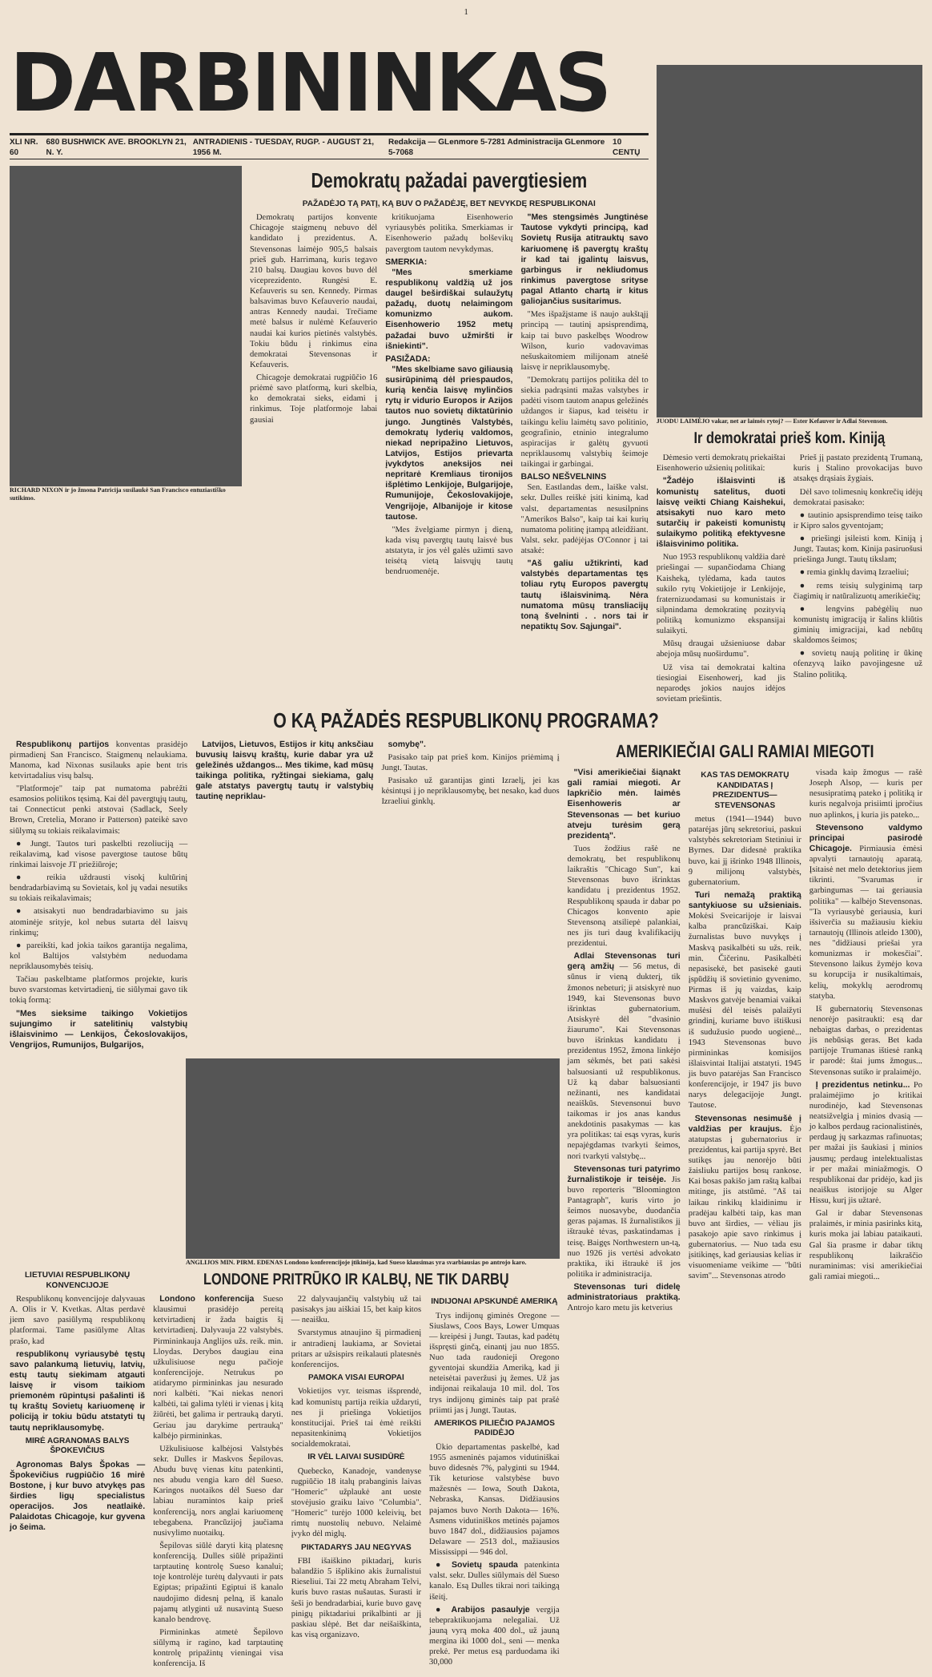1
DARBININKAS
XLI NR. 60 680 BUSHWICK AVE. BROOKLYN 21, N. Y. ANTRADIENIS - TUESDAY, RUGP. - AUGUST 21, 1956 M. Redakcija — GLenmore 5-7281 Administracija GLenmore 5-7068 10 CENTŲ
RICHARD NIXON ir jo žmona Patricija susilaukė San Francisco entuziastiško sutikimo.
Demokratų pažadai pavergtiesiem
PAŽADĖJO TĄ PATĮ, KĄ BUV O PAŽADĖJĘ, BET NEVYKDĘ RESPUBLIKONAI
Demokratų partijos konvente Chicagoje staigmenų nebuvo dėl kandidato į prezidentus. A. Stevensonas laimėjo 905,5 balsais prieš gub. Harrimaną, kuris tegavo 210 balsų. Daugiau kovos buvo dėl viceprezidento. Rungėsi E. Kefauveris su sen. Kennedy. Pirmas balsavimas buvo Kefauverio naudai, antras Kennedy naudai. Trečiame metė balsus ir nulėmė Kefauverio naudai kai kurios pietinės valstybės. Tokiu būdu į rinkimus eina demokratai Stevensonas ir Kefauveris.
Chicagoje demokratai rugpiūčio 16 priėmė savo platformą, kuri skelbia, ko demokratai sieks, eidami į rinkimus. Toje platformoje labai gausiai
kritikuojama Eisenhowerio vyriausybės politika. Smerkiamas ir Eisenhowerio pažadų bolševikų pavergtom tautom nevykdymas.
SMERKIA:
"Mes smerkiame respublikonų valdžią už jos daugel beširdiškai sulaužytų pažadų, duotų nelaimingom komunizmo aukom. Eisenhowerio 1952 metų pažadai buvo užmiršti ir išniekinti".
PASIŽADA:
"Mes skelbiame savo giliausią susirūpinimą dėl priespaudos, kurią kenčia laisvę mylinčios rytų ir vidurio Europos ir Azijos tautos nuo sovietų diktatūrinio jungo. Jungtinės Valstybės, demokratų lyderių valdomos, niekad nepripažino Lietuvos, Latvijos, Estijos prievarta įvykdytos aneksijos nei nepritarė Kremliaus tironijos išplėtimo Lenkijoje, Bulgarijoje, Rumunijoje, Čekoslovakijoje, Vengrijoje, Albanijoje ir kitose tautose.
"Mes žvelgiame pirmyn į dieną, kada visų pavergtų tautų laisvė bus atstatyta, ir jos vėl galės užimti savo teisėtą vietą laisvųjų tautų bendruomenėje.
"Mes stengsimės Jungtinėse Tautose vykdyti principą, kad Sovietų Rusija atitrauktų savo kariuomenę iš pavergtų kraštų ir kad tai įgalintų laisvus, garbingus ir nekliudomus rinkimus pavergtose srityse pagal Atlanto chartą ir kitus galiojančius susitarimus.
"Mes išpažįstame iš naujo aukštąjį principą — tautinį apsisprendimą, kaip tai buvo paskelbęs Woodrow Wilson, kurio vadovavimas nešuskaitomiem milijonam atnešė laisvę ir nepriklausomybę.
"Demokratų partijos politika dėl to siekia padrąsinti mažas valstybes ir padėti visom tautom anapus geležinės uždangos ir šiapus, kad teisėtu ir taikingu keliu laimėtų savo politinio, geografinio, etninio integralumo aspiracijas ir galėtų gyvuoti nepriklausomų valstybių šeimoje taikingai ir garbingai.
BALSO NEŠVELNINS
Sen. Eastlandas dem., laiške valst. sekr. Dulles reiškė įsiti kinimą, kad valst. departamentas nesusilpnins "Amerikos Balso", kaip tai kai kurių numatoma politinę įtampą atleidžiant. Valst. sekr. padėjėjas O'Connor į tai atsakė:
"Aš galiu užtikrinti, kad valstybės departamentas tęs toliau rytų Europos pavergtų tautų išlaisvinimą. Nėra numatoma mūsų transliacijų toną švelninti . . nors tai ir nepatiktų Sov. Sąjungai".
JUODU LAIMĖJO vakar, net ar laimės rytoj? — Ester Kefauver ir Adlai Stevenson.
Ir demokratai prieš kom. Kiniją
Dėmesio verti demokratų priekaištai Eisenhowerio užsienių politikai:
"Žadėjo išlaisvinti iš komunistų satelitus, duoti laisvę veikti Chiang Kaishekui, atsisakyti nuo karo meto sutarčių ir pakeisti komunistų sulaikymo politiką efektyvesne išlaisvinimo politika.
Nuo 1953 respublikonų valdžia darė priešingai — supančiodama Chiang Kaisheką, tylėdama, kada tautos sukilo rytų Vokietijoje ir Lenkijoje, fraternizuodamasi su komunistais ir silpnindama demokratinę pozityvią politiką komunizmo ekspansijai sulaikyti.
Mūsų draugai užsieniuose dabar abejoja mūsų nuoširdumu".
Už visa tai demokratai kaltina tiesiogiai Eisenhowerį, kad jis neparodęs jokios naujos idėjos sovietam priešintis.
Prieš jį pastato prezidentą Trumaną, kuris į Stalino provokacijas buvo atsakęs drąsiais žygiais.
Dėl savo tolimesnių konkrečių idėjų demokratai pasisako:
● tautinio apsisprendimo teisę taiko ir Kipro salos gyventojam;
● priešingi įsileisti kom. Kiniją į Jungt. Tautas; kom. Kinija pasiruošusi priešinga Jungt. Tautų tikslam;
● remia ginklų davimą Izraeliui;
● rems teisių sulyginimą tarp čiagimių ir natūralizuotų amerikiečių;
● lengvins pabėgėlių nuo komunistų imigraciją ir šalins kliūtis giminių imigracijai, kad nebūtų skaldomos šeimos;
● sovietų naują politinę ir ūkinę ofenzyvą laiko pavojingesne už Stalino politiką.
O KĄ PAŽADĖS RESPUBLIKONŲ PROGRAMA?
Respublikonų partijos konventas prasidėjo pirmadienį San Francisco. Staigmenų nelaukiama. Manoma, kad Nixonas susilauks apie bent tris ketvirtadalius visų balsų.
"Platformoje" taip pat numatoma pabrėžti esamosios politikos tęsimą. Kai dėl pavergtųjų tautų, tai Connecticut penki atstovai (Sadlack, Seely Brown, Cretelia, Morano ir Patterson) pateikė savo siūlymą su tokiais reikalavimais:
● Jungt. Tautos turi paskelbti rezoliuciją — reikalavimą, kad visose pavergtose tautose būtų rinkimai laisvoje JT priežiūroje;
● reikia uždrausti visokį kultūrinį bendradarbiavimą su Sovietais, kol jų vadai nesutiks su tokiais reikalavimais;
● atsisakyti nuo bendradarbiavimo su jais atominėje srityje, kol nebus sutarta dėl laisvų rinkimų;
● pareikšti, kad jokia taikos garantija negalima, kol Baltijos valstybėm neduodama nepriklausomybės teisių.
Tačiau paskelbtame platformos projekte, kuris buvo svarstomas ketvirtadienį, tie siūlymai gavo tik tokią formą:
"Mes sieksime taikingo Vokietijos sujungimo ir satelitinių valstybių išlaisvinimo — Lenkijos, Čekoslovakijos, Vengrijos, Rumunijos, Bulgarijos,
Latvijos, Lietuvos, Estijos ir kitų anksčiau buvusių laisvų kraštų, kurie dabar yra už geležinės uždangos... Mes tikime, kad mūsų taikinga politika, ryžtingai siekiama, galų gale atstatys pavergtų tautų ir valstybių tautinę nepriklau-
somybę".
Pasisako taip pat prieš kom. Kinijos priėmimą į Jungt. Tautas.
Pasisako už garantijas ginti Izraelį, jei kas kėsintųsi į jo nepriklausomybę, bet nesako, kad duos Izraeliui ginklų.
ANGLIJOS MIN. PIRM. EDENAS Londono konferencijoje įtikinėja, kad Sueso klausimas yra svarbiausias po antrojo karo.
LIETUVIAI RESPUBLIKONŲ KONVENCIJOJE
Respublikonų konvencijoje dalyvauas A. Olis ir V. Kvetkas. Altas perdavė jiem savo pasiūlymą respublikonų platformai. Tame pasiūlyme Altas prašo, kad
respublikonų vyriausybė tęstų savo palankumą lietuvių, latvių, estų tautų siekimam atgauti laisvę ir visom taikiom priemonėm rūpintųsi pašalinti iš tų kraštų Sovietų kariuomenę ir policiją ir tokiu būdu atstatyti tų tautų nepriklausomybę.
MIRĖ AGRANOMAS BALYS ŠPOKEVIČIUS
Agronomas Balys Špokas — Špokevičius rugpiūčio 16 mirė Bostone, į kur buvo atvykęs pas širdies ligų specialistus operacijos. Jos neatlaikė. Palaidotas Chicagoje, kur gyvena jo šeima.
LONDONE PRITRŪKO IR KALBŲ, NE TIK DARBŲ
Londono konferencija Sueso klausimui prasidėjo pereitą ketvirtadienį ir žada baigtis šį ketvirtadienį. Dalyvauja 22 valstybės. Pirmininkauja Anglijos užs. reik. min. Lloydas. Derybos daugiau eina užkulisiuose negu pačioje konferencijoje. Netrukus po atidarymo pirmininkas jau nesurado nori kalbėti. "Kai niekas nenori kalbėti, tai galima tylėti ir vienas į kitą žiūrėti, bet galima ir pertrauką daryti. Geriau jau darykime pertrauką" kalbėjo pirmininkas.
Užkulisiuose kalbėjosi Valstybės sekr. Dulles ir Maskvos Šepilovas. Abudu buvę vienas kitu patenkinti, nes abudu vengia karo dėl Sueso. Karingos nuotaikos dėl Sueso dar labiau nuramintos kaip prieš konferenciją, nors anglai kariuomenę tebegabena. Prancūzijoj jaučiama nusivylimo nuotaikų.
Šepilovas siūlė daryti kitą platesnę konferenciją. Dulles siūlė pripažinti tarptautinę kontrolę Sueso kanalui; toje kontrolėje turėtų dalyvauti ir pats Egiptas; pripažinti Egiptui iš kanalo naudojimo didesnį pelną, iš kanalo pajamų atlyginti už nusavintą Sueso kanalo bendrovę.
Pirmininkas atmetė Šepilovo siūlymą ir ragino, kad tarptautinę kontrolę pripažintų vieningai visa konferencija. Iš
22 dalyvaujančių valstybių už tai pasisakys jau aiškiai 15, bet kaip kitos — neaišku.
Svarstymus atnaujino šį pirmadienį ir antradienį laukiama, ar Sovietai pritars ar užsispirs reikalauti platesnės konferencijos.
PAMOKA VISAI EUROPAI
Vokietijos vyr. teismas išsprendė, kad komunistų partija reikia uždaryti, nes ji priešinga Vokietijos konstitucijai. Prieš tai ėmė reikšti nepasitenkinimą Vokietijos socialdemokratai.
IR VĖL LAIVAI SUSIDŪRĖ
Quebecko, Kanadoje, vandenyse rugpiūčio 18 italų prabanginis laivas "Homeric" užplaukė ant uoste stovėjusio graiku laivo "Columbia". "Homeric" turėjo 1000 keleivių, bet rimtų nuostolių nebuvo. Nelaimė įvyko dėl miglų.
PIKTADARYS JAU NEGYVAS
FBI išaiškino piktadarį, kuris balandžio 5 išplikino akis žurnalistui Rieseliui. Tai 22 metų Abraham Telvi, kuris buvo rastas nušautas. Surasti ir šeši jo bendradarbiai, kurie buvo gavę pinigų piktadariui prikalbinti ar jį paskiau slėpė. Bet dar neišaiškinta, kas visą organizavo.
INDIJONAI APSKUNDĖ AMERIKĄ
Trys indijonų giminės Oregone — Siuslaws, Coos Bays, Lower Umquas — kreipėsi į Jungt. Tautas, kad padėtų išspręsti ginčą, einantį jau nuo 1855. Nuo tada raudonieji Oregono gyventojai skundžia Ameriką, kad ji neteisėtai paveržusi jų žemes. Už jas indijonai reikalauja 10 mil. dol. Tos trys indijonų giminės taip pat prašė priimti jas į Jungt. Tautas.
AMERIKOS PILIEČIO PAJAMOS PADIDĖJO
Ūkio departamentas paskelbė, kad 1955 asmeninės pajamos vidutiniškai buvo didesnės 7%, palyginti su 1944. Tik keturiose valstybėse buvo mažesnės — Iowa, South Dakota, Nebraska, Kansas. Didžiausios pajamos buvo North Dakota— 16%. Asmens vidutiniškos metinės pajamos buvo 1847 dol., didžiausios pajamos Delaware — 2513 dol., mažiausios Mississippi — 946 dol.
● Sovietų spauda patenkinta valst. sekr. Dulles siūlymais dėl Sueso kanalo. Esą Dulles tikrai nori taikingą išeitį.
● Arabijos pasaulyje vergija tebepraktikuojama nelegaliai. Už jauną vyrą moka 400 dol., už jauną mergina iki 1000 dol., seni — menka prekė. Per metus esą parduodama iki 30,000
AMERIKIEČIAI GALI RAMIAI MIEGOTI
"Visi amerikiečiai šiąnakt gali ramiai miegoti. Ar lapkričio mėn. laimės Eisenhoweris ar Stevensonas — bet kuriuo atveju turėsim gerą prezidentą".
Tuos žodžius rašė ne demokratų, bet respublikonų laikraštis "Chicago Sun", kai Stevensonas buvo išrinktas kandidatu į prezidentus 1952. Respublikonų spauda ir dabar po Chicagos konvento apie Stevensoną atsiliepė palankiai, nes jis turi daug kvalifikacijų prezidentui.
Adlai Stevensonas turi gerą amžių — 56 metus, di sūnus ir vieną dukterį, tik žmonos nebeturi; ji atsiskyrė nuo 1949, kai Stevensonas buvo išrinktas gubernatorium. Atsiskyrė dėl "dvasinio žiaurumo". Kai Stevensonas buvo išrinktas kandidatu į prezidentus 1952, žmona linkėjo jam sėkmės, bet pati sakėsi balsuosianti už respublikonus. Už ką dabar balsuosianti nežinanti, nes kandidatai neaiškūs. Stevensonui buvo taikomas ir jos anas kandus anekdotinis pasakymas — kas yra politikas: tai esąs vyras, kuris nepajėgdamas tvarkyti šeimos, nori tvarkyti valstybę...
Stevensonas turi patyrimo žurnalistikoje ir teisėje. Jis buvo reporteris "Bloomington Pantagraph", kuris virto jo šeimos nuosavybe, duodančia geras pajamas. Iš žurnalistikos jį ištraukė tėvas, paskatindamas į teisę. Baigęs Northwestern un-tą, nuo 1926 jis vertėsi advokato praktika, iki ištraukė iš jos politika ir administracija.
Stevensonas turi didelę administratoriaus praktiką. Antrojo karo metu jis ketverius
KAS TAS DEMOKRATŲ KANDIDATAS Į PREZIDENTUS—STEVENSONAS
metus (1941—1944) buvo patarėjas jūrų sekretoriui, paskui valstybės sekretoriam Stetiniui ir Byrnes. Dar didesnė praktika buvo, kai jį išrinko 1948 Illinois, 9 milijonų valstybės, gubernatorium.
Turi nemažą praktiką santykiuose su užsieniais. Mokėsi Sveicarijoje ir laisvai kalba prancūziškai. Kaip žurnalistas buvo nuvykęs į Maskvą pasikalbėti su užs. reik. min. Čičerinu. Pasikalbėti nepasisekė, bet pasisekė gauti įspūdžių iš sovietinio gyvenimo. Pirmas iš jų vaizdas, kaip Maskvos gatvėje benamiai vaikai mušėsi dėl teisės palaižyti grindinį, kuriame buvo ištiškusi iš sudužusio puodo uogienė... 1943 Stevensonas buvo pirmininkas komisijos išlaisvintai Italijai atstatyti. 1945 jis buvo patarėjas San Francisco konferencijoje, ir 1947 jis buvo narys delegacijoje Jungt. Tautose.
Stevensonas nesimušė į valdžias per kraujus. Ėjo atatupstas į gubernatorius ir prezidentus, kai partija spyrė. Bet sutikęs jau nenorėjo būti žaisliuku partijos bosų rankose. Kai bosas pakišo jam raštą kalbai mitinge, jis atstūmė. "Aš tai laikau rinkikų klaidinimu ir pradėjau kalbėti taip, kas man buvo ant širdies, — vėliau jis pasakojo apie savo rinkimus į gubernatorius. — Nuo tada esu įsitikinęs, kad geriausias kelias ir visuomeniame veikime — "būti savim"... Stevensonas atrodo
visada kaip žmogus — rašė Joseph Alsop, — kuris per nesusipratimą pateko į politiką ir kuris negalvoja prisiimti įpročius nuo aplinkos, į kuria jis pateko...
Stevensono valdymo principai pasirodė Chicagoje. Pirmiausia ėmėsi apvalyti tarnautojų aparatą. Įsitaisė net melo detektorius jiem tikrinti. "Svarumas ir garbingumas — tai geriausia politika" — kalbėjo Stevensonas. "Ta vyriausybė geriausia, kuri išsiverčia su mažiausiu kiekiu tarnautojų (Illinois atleido 1300), nes "didžiausi priešai yra komunizmas ir mokesčiai". Stevensono laikus žymėjo kova su korupcija ir nusikaltimais, kelių, mokyklų aerodromų statyba.
Iš gubernatorių Stevensonas nenorėjo pasitraukti: esą dar nebaigtas darbas, o prezidentas jis nebūsiąs geras. Bet kada partijoje Trumanas ištiesė ranką ir parodė: štai jums žmogus... Stevensonas sutiko ir pralaimėjo.
Į prezidentus netinku... Po pralaimėjimo jo kritikai nurodinėjo, kad Stevensonas neatsižvelgia į minios dvasią — jo kalbos perdaug racionalistinės, perdaug jų sarkazmas rafinuotas; per mažai jis šaukiasi į minios jausmų; perdaug intelektualistas ir per mažai miniažmogis. O respublikonai dar pridėjo, kad jis neaiškus istorijoje su Alger Hissu, kurį jis užtarė.
Gal ir dabar Stevensonas pralaimės, ir minia pasirinks kitą, kuris moka jai labiau pataikauti. Gal šia prasme ir dabar tiktų respublikonų laikraščio nuraminimas: visi amerikiečiai gali ramiai miegoti...